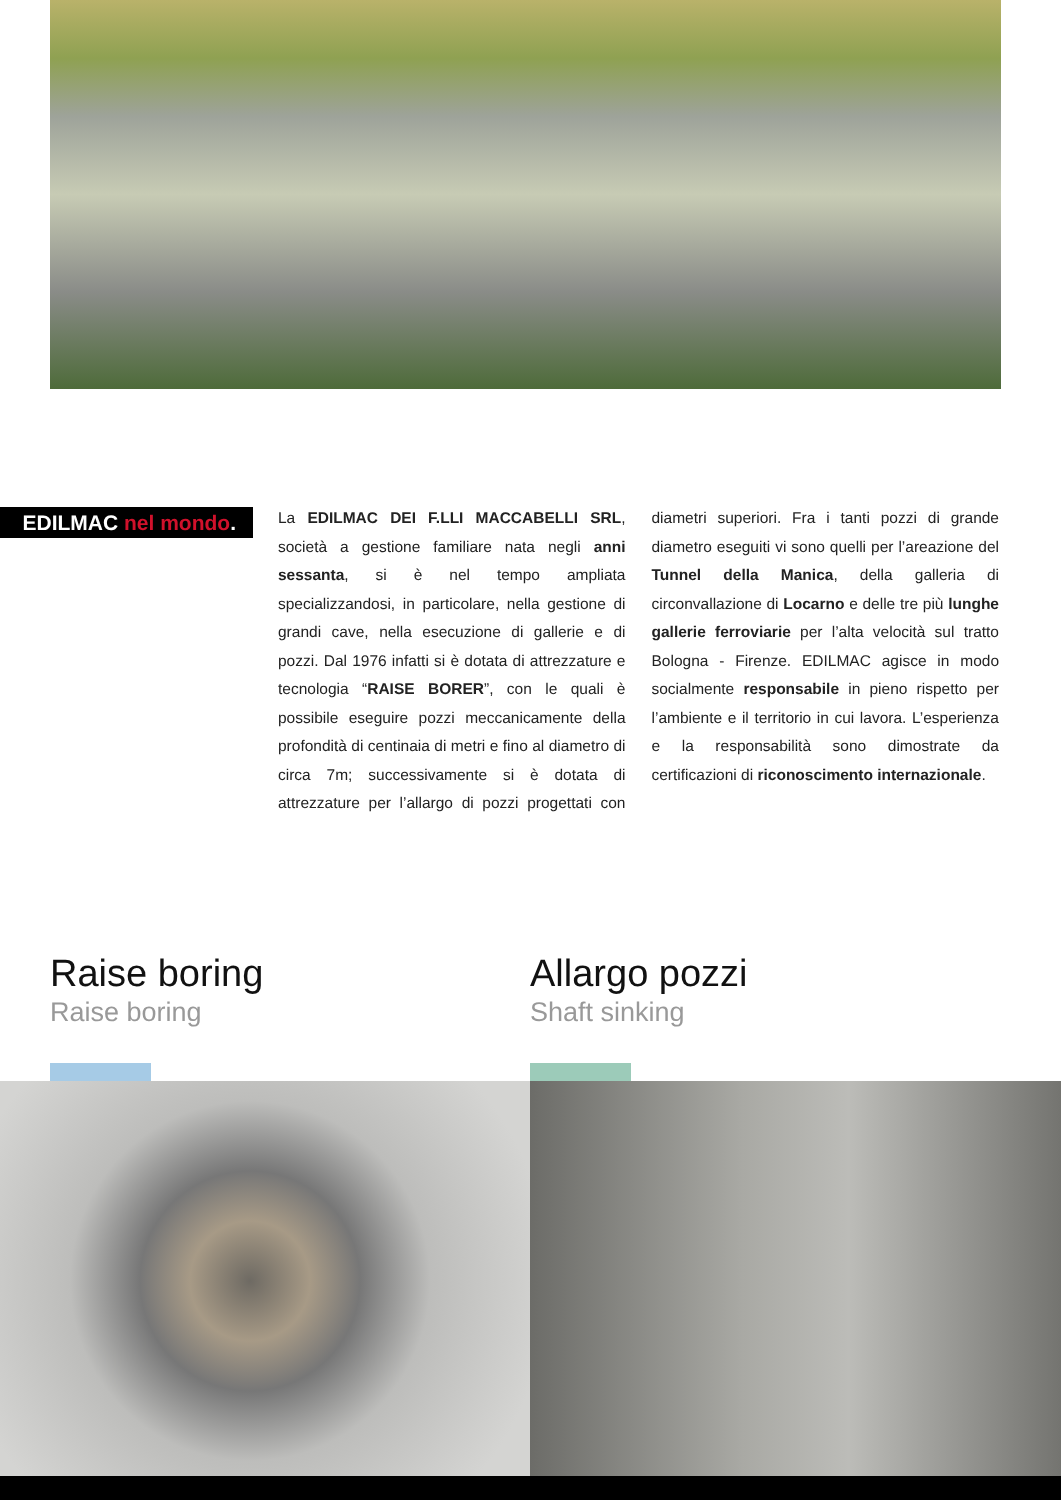EDILMAC nel mondo.
La EDILMAC DEI F.LLI MACCABELLI SRL, società a gestione familiare nata negli anni sessanta, si è nel tempo ampliata specializzandosi, in particolare, nella gestione di grandi cave, nella esecuzione di gallerie e di pozzi. Dal 1976 infatti si è dotata di attrezzature e tecnologia “RAISE BORER”, con le quali è possibile eseguire pozzi meccanicamente della profondità di centinaia di metri e fino al diametro di circa 7m; successivamente si è dotata di attrezzature per l’allargo di pozzi progettati con diametri superiori. Fra i tanti pozzi di grande diametro eseguiti vi sono quelli per l’areazione del Tunnel della Manica, della galleria di circonvallazione di Locarno e delle tre più lunghe gallerie ferroviarie per l’alta velocità sul tratto Bologna - Firenze. EDILMAC agisce in modo socialmente responsabile in pieno rispetto per l’ambiente e il territorio in cui lavora. L’esperienza e la responsabilità sono dimostrate da certificazioni di riconoscimento internazionale.
Raise boring
Raise boring
Allargo pozzi
Shaft sinking